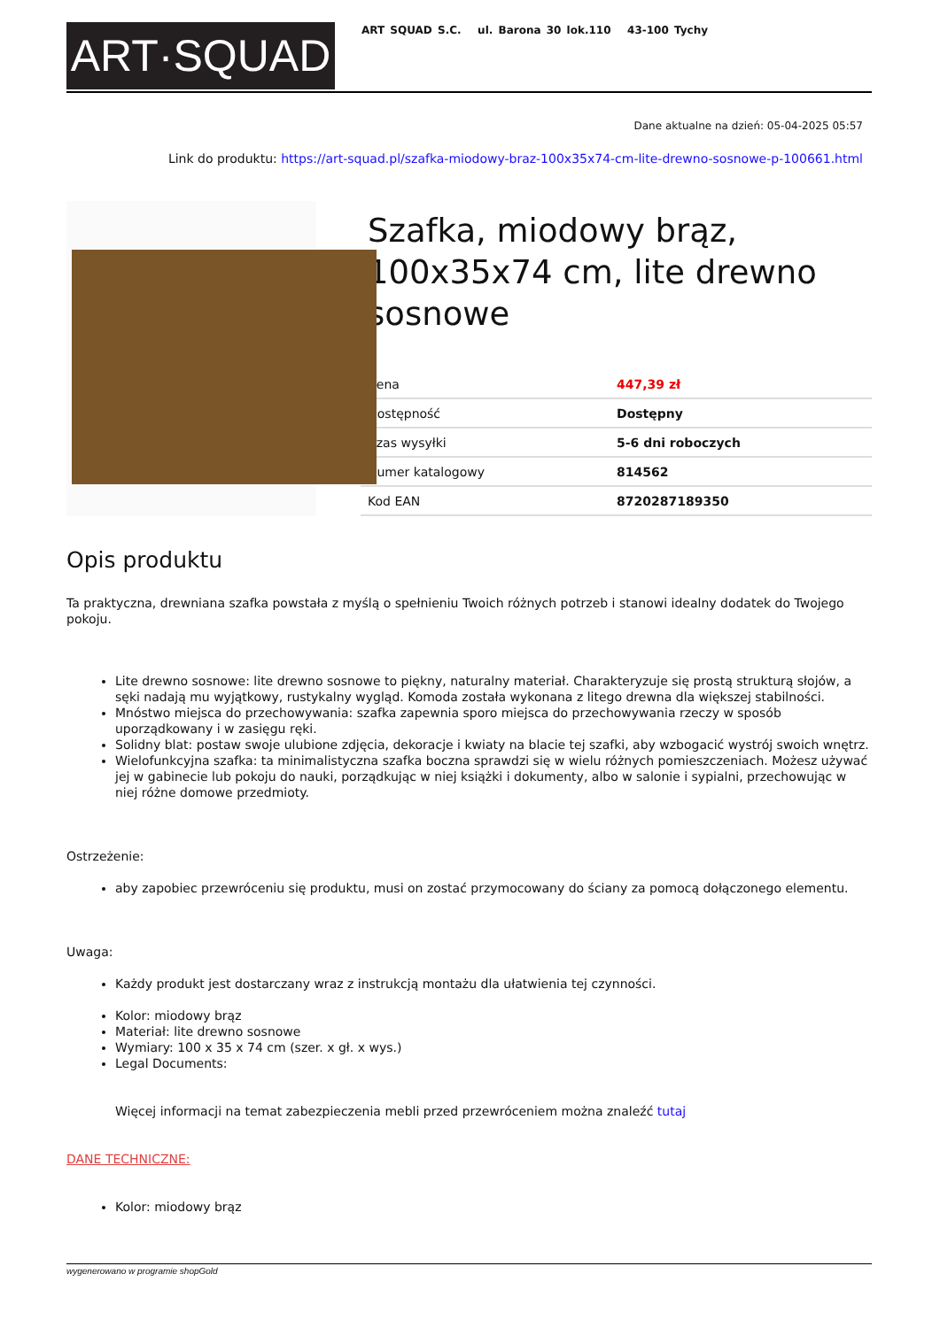ART·SQUAD
ART SQUAD S.C. ul. Barona 30 lok.110 43-100 Tychy
Dane aktualne na dzień: 05-04-2025 05:57
Link do produktu: https://art-squad.pl/szafka-miodowy-braz-100x35x74-cm-lite-drewno-sosnowe-p-100661.html
Szafka, miodowy brąz, 100x35x74 cm, lite drewno sosnowe
| Cena | 447,39 zł |
| Dostępność | Dostępny |
| Czas wysyłki | 5-6 dni roboczych |
| Numer katalogowy | 814562 |
| Kod EAN | 8720287189350 |
Opis produktu
Ta praktyczna, drewniana szafka powstała z myślą o spełnieniu Twoich różnych potrzeb i stanowi idealny dodatek do Twojego pokoju.
Lite drewno sosnowe: lite drewno sosnowe to piękny, naturalny materiał. Charakteryzuje się prostą strukturą słojów, a sęki nadają mu wyjątkowy, rustykalny wygląd. Komoda została wykonana z litego drewna dla większej stabilności.
Mnóstwo miejsca do przechowywania: szafka zapewnia sporo miejsca do przechowywania rzeczy w sposób uporządkowany i w zasięgu ręki.
Solidny blat: postaw swoje ulubione zdjęcia, dekoracje i kwiaty na blacie tej szafki, aby wzbogacić wystrój swoich wnętrz.
Wielofunkcyjna szafka: ta minimalistyczna szafka boczna sprawdzi się w wielu różnych pomieszczeniach. Możesz używać jej w gabinecie lub pokoju do nauki, porządkując w niej książki i dokumenty, albo w salonie i sypialni, przechowując w niej różne domowe przedmioty.
Ostrzeżenie:
aby zapobiec przewróceniu się produktu, musi on zostać przymocowany do ściany za pomocą dołączonego elementu.
Uwaga:
Każdy produkt jest dostarczany wraz z instrukcją montażu dla ułatwienia tej czynności.
Kolor: miodowy brąz
Materiał: lite drewno sosnowe
Wymiary: 100 x 35 x 74 cm (szer. x gł. x wys.)
Legal Documents:
Więcej informacji na temat zabezpieczenia mebli przed przewróceniem można znaleźć tutaj
DANE TECHNICZNE:
Kolor: miodowy brąz
wygenerowano w programie shopGold